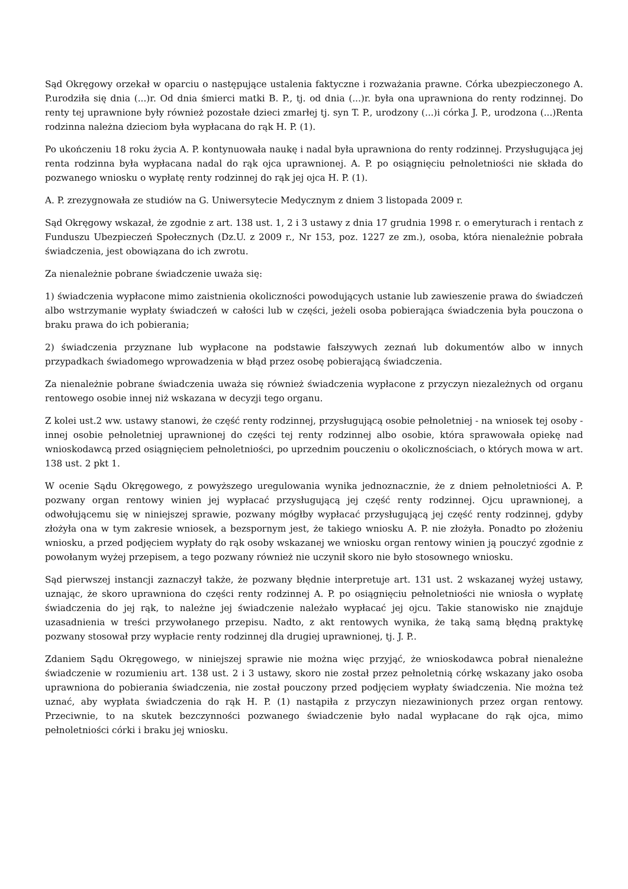Sąd Okręgowy orzekał w oparciu o następujące ustalenia faktyczne i rozważania prawne. Córka ubezpieczonego A. P.urodziła się dnia (...)r. Od dnia śmierci matki B. P., tj. od dnia (...)r. była ona uprawniona do renty rodzinnej. Do renty tej uprawnione były również pozostałe dzieci zmarłej tj. syn T. P., urodzony (...)i córka J. P., urodzona (...)Renta rodzinna należna dzieciom była wypłacana do rąk H. P. (1).
Po ukończeniu 18 roku życia A. P. kontynuowała naukę i nadal była uprawniona do renty rodzinnej. Przysługująca jej renta rodzinna była wypłacana nadal do rąk ojca uprawnionej. A. P. po osiągnięciu pełnoletniości nie składa do pozwanego wniosku o wypłatę renty rodzinnej do rąk jej ojca H. P. (1).
A. P. zrezygnowała ze studiów na G. Uniwersytecie Medycznym z dniem 3 listopada 2009 r.
Sąd Okręgowy wskazał, że zgodnie z art. 138 ust. 1, 2 i 3 ustawy z dnia 17 grudnia 1998 r. o emeryturach i rentach z Funduszu Ubezpieczeń Społecznych (Dz.U. z 2009 r., Nr 153, poz. 1227 ze zm.), osoba, która nienależnie pobrała świadczenia, jest obowiązana do ich zwrotu.
Za nienależnie pobrane świadczenie uważa się:
1) świadczenia wypłacone mimo zaistnienia okoliczności powodujących ustanie lub zawieszenie prawa do świadczeń albo wstrzymanie wypłaty świadczeń w całości lub w części, jeżeli osoba pobierająca świadczenia była pouczona o braku prawa do ich pobierania;
2) świadczenia przyznane lub wypłacone na podstawie fałszywych zeznań lub dokumentów albo w innych przypadkach świadomego wprowadzenia w błąd przez osobę pobierającą świadczenia.
Za nienależnie pobrane świadczenia uważa się również świadczenia wypłacone z przyczyn niezależnych od organu rentowego osobie innej niż wskazana w decyzji tego organu.
Z kolei ust.2 ww. ustawy stanowi, że część renty rodzinnej, przysługującą osobie pełnoletniej - na wniosek tej osoby - innej osobie pełnoletniej uprawnionej do części tej renty rodzinnej albo osobie, która sprawowała opiekę nad wnioskodawcą przed osiągnięciem pełnoletniości, po uprzednim pouczeniu o okolicznościach, o których mowa w art. 138 ust. 2 pkt 1.
W ocenie Sądu Okręgowego, z powyższego uregulowania wynika jednoznacznie, że z dniem pełnoletniości A. P. pozwany organ rentowy winien jej wypłacać przysługującą jej część renty rodzinnej. Ojcu uprawnionej, a odwołującemu się w niniejszej sprawie, pozwany mógłby wypłacać przysługującą jej część renty rodzinnej, gdyby złożyła ona w tym zakresie wniosek, a bezspornym jest, że takiego wniosku A. P. nie złożyła. Ponadto po złożeniu wniosku, a przed podjęciem wypłaty do rąk osoby wskazanej we wniosku organ rentowy winien ją pouczyć zgodnie z powołanym wyżej przepisem, a tego pozwany również nie uczynił skoro nie było stosownego wniosku.
Sąd pierwszej instancji zaznaczył także, że pozwany błędnie interpretuje art. 131 ust. 2 wskazanej wyżej ustawy, uznając, że skoro uprawniona do części renty rodzinnej A. P. po osiągnięciu pełnoletniości nie wniosła o wypłatę świadczenia do jej rąk, to należne jej świadczenie należało wypłacać jej ojcu. Takie stanowisko nie znajduje uzasadnienia w treści przywołanego przepisu. Nadto, z akt rentowych wynika, że taką samą błędną praktykę pozwany stosował przy wypłacie renty rodzinnej dla drugiej uprawnionej, tj. J. P..
Zdaniem Sądu Okręgowego, w niniejszej sprawie nie można więc przyjąć, że wnioskodawca pobrał nienależne świadczenie w rozumieniu art. 138 ust. 2 i 3 ustawy, skoro nie został przez pełnoletnią córkę wskazany jako osoba uprawniona do pobierania świadczenia, nie został pouczony przed podjęciem wypłaty świadczenia. Nie można też uznać, aby wypłata świadczenia do rąk H. P. (1) nastąpiła z przyczyn niezawinionych przez organ rentowy. Przeciwnie, to na skutek bezczynności pozwanego świadczenie było nadal wypłacane do rąk ojca, mimo pełnoletniości córki i braku jej wniosku.